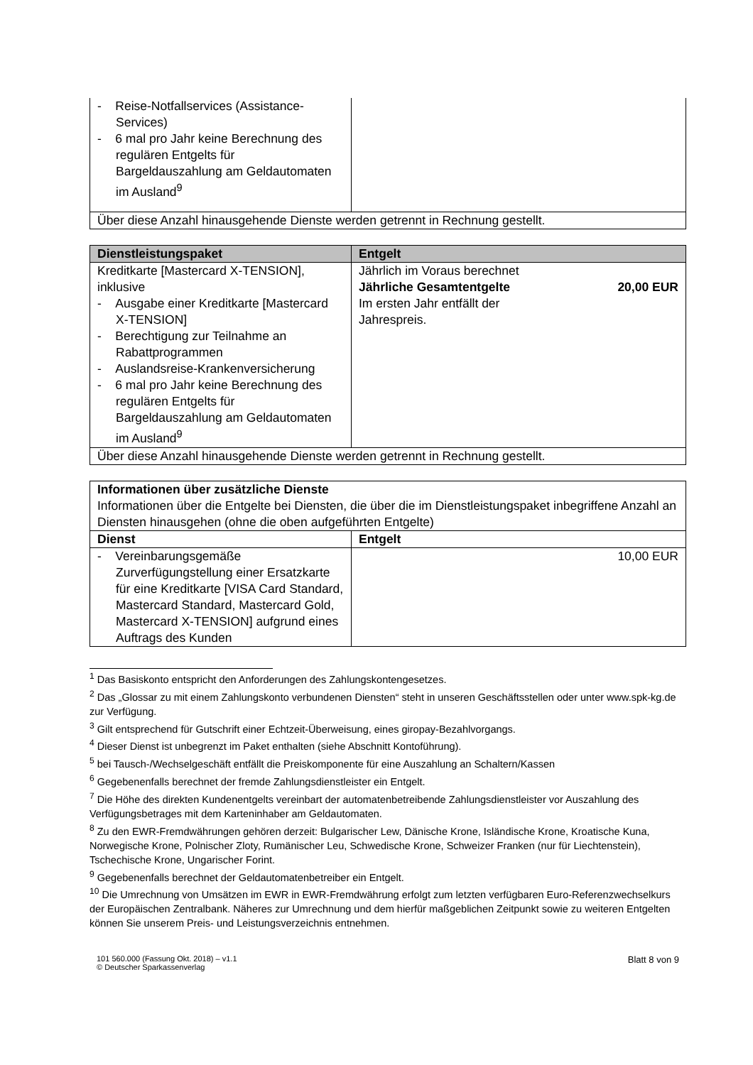| - Reise-Notfallservices (Assistance-Services) - 6 mal pro Jahr keine Berechnung des regulären Entgelts für Bargeldauszahlung am Geldautomaten im Ausland<sup>9</sup> | |
| Über diese Anzahl hinausgehende Dienste werden getrennt in Rechnung gestellt. | |
| Dienstleistungspaket | Entgelt |
| --- | --- |
| Kreditkarte [Mastercard X-TENSION], inklusive - Ausgabe einer Kreditkarte [Mastercard X-TENSION] - Berechtigung zur Teilnahme an Rabattprogrammen - Auslandsreise-Krankenversicherung - 6 mal pro Jahr keine Berechnung des regulären Entgelts für Bargeldauszahlung am Geldautomaten im Ausland<sup>9</sup> | Jährlich im Voraus berechnet Jährliche Gesamtentgelte 20,00 EUR Im ersten Jahr entfällt der Jahrespreis. |
| Über diese Anzahl hinausgehende Dienste werden getrennt in Rechnung gestellt. | |
| Informationen über zusätzliche Dienste Informationen über die Entgelte bei Diensten, die über die im Dienstleistungspaket inbegriffene Anzahl an Diensten hinausgehen (ohne die oben aufgeführten Entgelte) | |
| Dienst | Entgelt |
| - Vereinbarungsgemäße Zurverfügungstellung einer Ersatzkarte für eine Kreditkarte [VISA Card Standard, Mastercard Standard, Mastercard Gold, Mastercard X-TENSION] aufgrund eines Auftrags des Kunden | 10,00 EUR |
<sup>1</sup> Das Basiskonto entspricht den Anforderungen des Zahlungskontengesetzes.
<sup>2</sup> Das „Glossar zu mit einem Zahlungskonto verbundenen Diensten“ steht in unseren Geschäftsstellen oder unter www.spk-kg.de zur Verfügung.
<sup>3</sup> Gilt entsprechend für Gutschrift einer Echtzeit-Überweisung, eines giropay-Bezahlvorgangs.
<sup>4</sup> Dieser Dienst ist unbegrenzt im Paket enthalten (siehe Abschnitt Kontoführung).
<sup>5</sup> bei Tausch-/Wechselgeschäft entfällt die Preiskomponente für eine Auszahlung an Schaltern/Kassen
<sup>6</sup> Gegebenenfalls berechnet der fremde Zahlungsdienstleister ein Entgelt.
<sup>7</sup> Die Höhe des direkten Kundenentgelts vereinbart der automatenbetreibende Zahlungsdienstleister vor Auszahlung des Verfügungsbetrages mit dem Karteninhaber am Geldautomaten.
<sup>8</sup> Zu den EWR-Fremdwährungen gehören derzeit: Bulgarischer Lew, Dänische Krone, Isländische Krone, Kroatische Kuna, Norwegische Krone, Polnischer Zloty, Rumänischer Leu, Schwedische Krone, Schweizer Franken (nur für Liechtenstein), Tschechische Krone, Ungarischer Forint.
<sup>9</sup> Gegebenenfalls berechnet der Geldautomatenbetreiber ein Entgelt.
<sup>10</sup> Die Umrechnung von Umsätzen im EWR in EWR-Fremdwährung erfolgt zum letzten verfügbaren Euro-Referenzwechselkurs der Europäischen Zentralbank. Näheres zur Umrechnung und dem hierfür maßgeblichen Zeitpunkt sowie zu weiteren Entgelten können Sie unserem Preis- und Leistungsverzeichnis entnehmen.
101 560.000 (Fassung Okt. 2018) – v1.1
© Deutscher Sparkassenverlag
Blatt 8 von 9